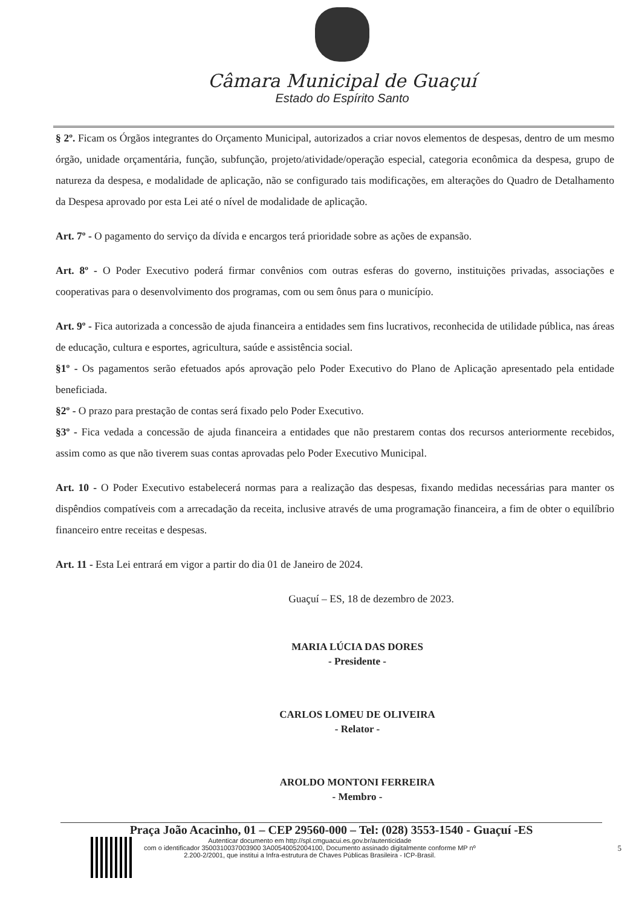Câmara Municipal de Guaçuí
Estado do Espírito Santo
§ 2º. Ficam os Órgãos integrantes do Orçamento Municipal, autorizados a criar novos elementos de despesas, dentro de um mesmo órgão, unidade orçamentária, função, subfunção, projeto/atividade/operação especial, categoria econômica da despesa, grupo de natureza da despesa, e modalidade de aplicação, não se configurado tais modificações, em alterações do Quadro de Detalhamento da Despesa aprovado por esta Lei até o nível de modalidade de aplicação.
Art. 7º - O pagamento do serviço da dívida e encargos terá prioridade sobre as ações de expansão.
Art. 8º - O Poder Executivo poderá firmar convênios com outras esferas do governo, instituições privadas, associações e cooperativas para o desenvolvimento dos programas, com ou sem ônus para o município.
Art. 9º - Fica autorizada a concessão de ajuda financeira a entidades sem fins lucrativos, reconhecida de utilidade pública, nas áreas de educação, cultura e esportes, agricultura, saúde e assistência social.
§1º - Os pagamentos serão efetuados após aprovação pelo Poder Executivo do Plano de Aplicação apresentado pela entidade beneficiada.
§2º - O prazo para prestação de contas será fixado pelo Poder Executivo.
§3º - Fica vedada a concessão de ajuda financeira a entidades que não prestarem contas dos recursos anteriormente recebidos, assim como as que não tiverem suas contas aprovadas pelo Poder Executivo Municipal.
Art. 10 - O Poder Executivo estabelecerá normas para a realização das despesas, fixando medidas necessárias para manter os dispêndios compatíveis com a arrecadação da receita, inclusive através de uma programação financeira, a fim de obter o equilíbrio financeiro entre receitas e despesas.
Art. 11 - Esta Lei entrará em vigor a partir do dia 01 de Janeiro de 2024.
Guaçuí – ES, 18 de dezembro de 2023.
MARIA LÚCIA DAS DORES
- Presidente -
CARLOS LOMEU DE OLIVEIRA
- Relator -
AROLDO MONTONI FERREIRA
- Membro -
Praça João Acacinho, 01 – CEP 29560-000 – Tel: (028) 3553-1540 - Guaçuí -ES
Autenticar documento em http://spl.cmguacui.es.gov.br/autenticidade
com o identificador 3500310037003900 3A00540052004100, Documento assinado digitalmente conforme MP nº
2.200-2/2001, que institui a Infra-estrutura de Chaves Públicas Brasileira - ICP-Brasil.
5